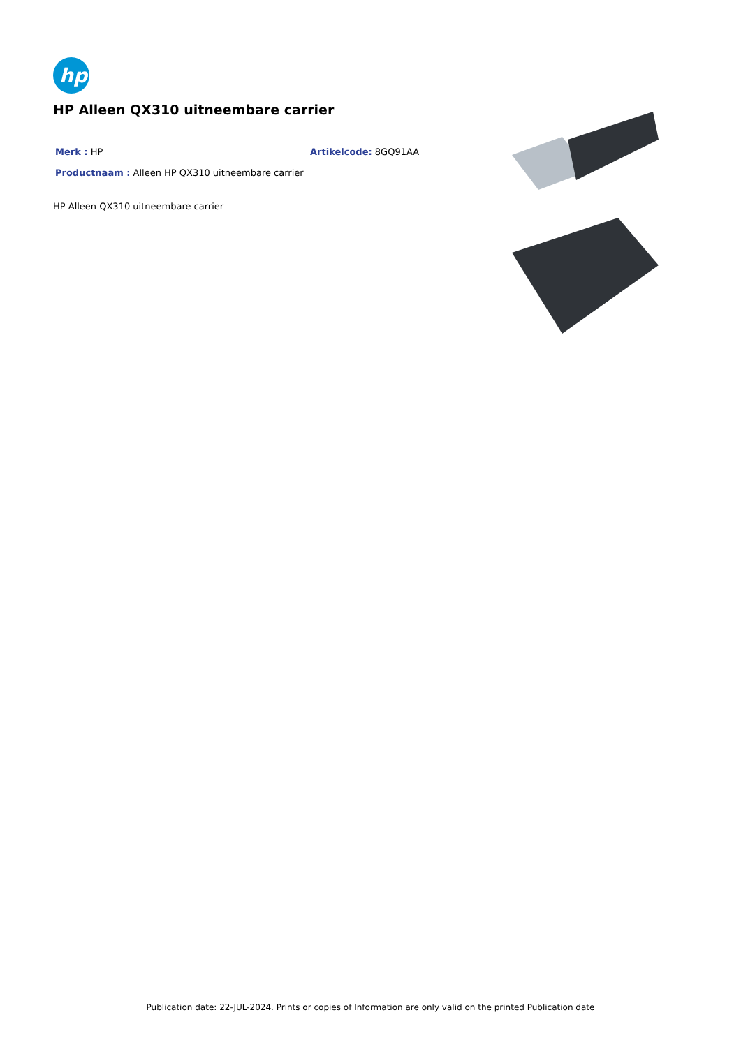hp
HP Alleen QX310 uitneembare carrier
Merk : HP Artikelcode: 8GQ91AA
Productnaam : Alleen HP QX310 uitneembare carrier
HP Alleen QX310 uitneembare carrier
Publication date: 22-JUL-2024. Prints or copies of Information are only valid on the printed Publication date